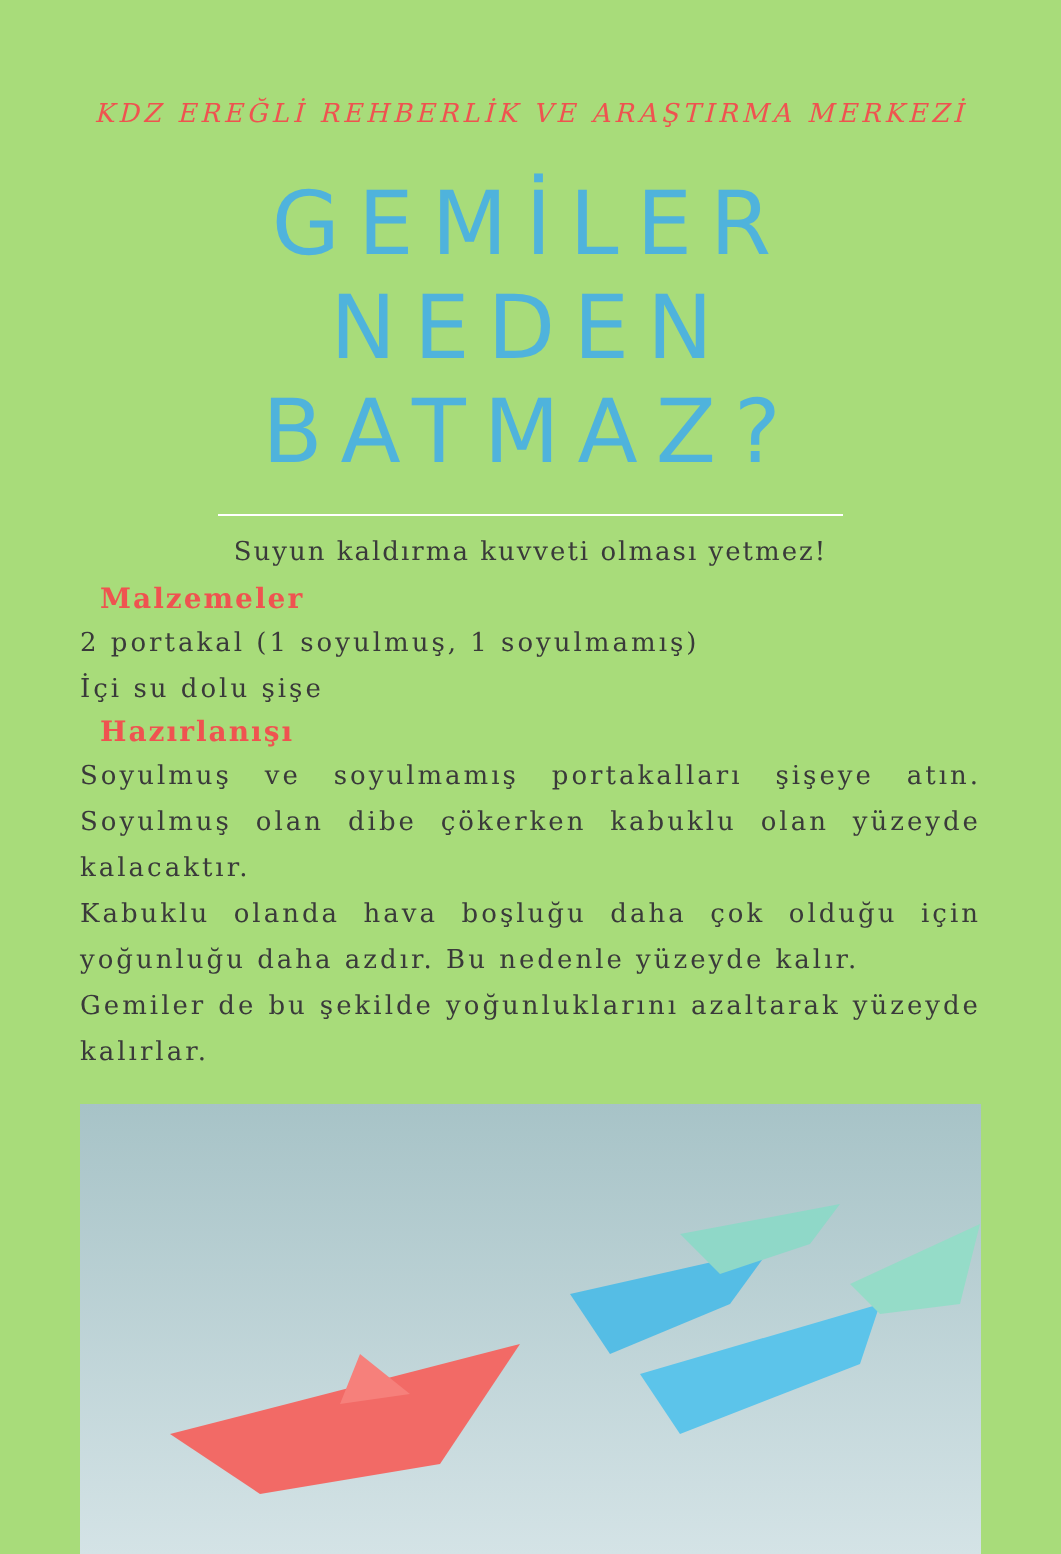KDZ EREĞLİ REHBERLİK VE ARAŞTIRMA MERKEZİ
GEMİLER NEDEN BATMAZ?
Suyun kaldırma kuvveti olması yetmez!
Malzemeler
2 portakal (1 soyulmuş, 1 soyulmamış)
İçi su dolu şişe
Hazırlanışı
Soyulmuş ve soyulmamış portakalları şişeye atın. Soyulmuş olan dibe çökerken kabuklu olan yüzeyde kalacaktır.
Kabuklu olanda hava boşluğu daha çok olduğu için yoğunluğu daha azdır. Bu nedenle yüzeyde kalır.
Gemiler de bu şekilde yoğunluklarını azaltarak yüzeyde kalırlar.